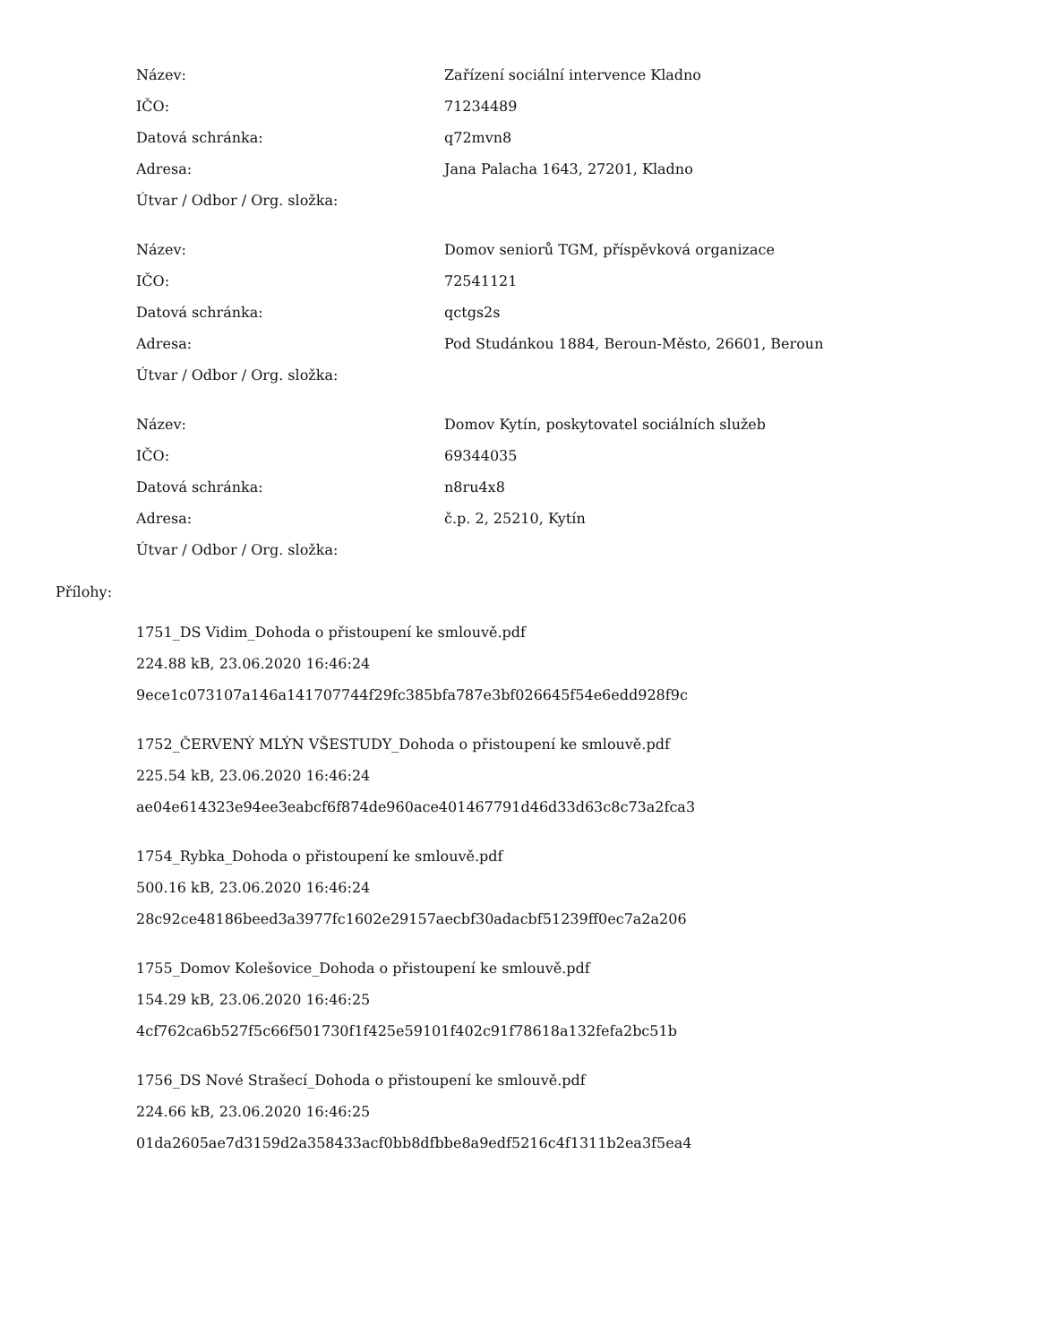| Název: | Zařízení sociální intervence Kladno |
| IČO: | 71234489 |
| Datová schránka: | q72mvn8 |
| Adresa: | Jana Palacha 1643, 27201, Kladno |
| Útvar / Odbor / Org. složka: | |
| Název: | Domov seniorů TGM, příspěvková organizace |
| IČO: | 72541121 |
| Datová schránka: | qctgs2s |
| Adresa: | Pod Studánkou 1884, Beroun-Město, 26601, Beroun |
| Útvar / Odbor / Org. složka: | |
| Název: | Domov Kytín, poskytovatel sociálních služeb |
| IČO: | 69344035 |
| Datová schránka: | n8ru4x8 |
| Adresa: | č.p. 2, 25210, Kytín |
| Útvar / Odbor / Org. složka: | |
Přílohy:
1751_DS Vidim_Dohoda o přistoupení ke smlouvě.pdf
224.88 kB, 23.06.2020 16:46:24
9ece1c073107a146a141707744f29fc385bfa787e3bf026645f54e6edd928f9c
1752_ČERVENÝ MLÝN VŠESTUDY_Dohoda o přistoupení ke smlouvě.pdf
225.54 kB, 23.06.2020 16:46:24
ae04e614323e94ee3eabcf6f874de960ace401467791d46d33d63c8c73a2fca3
1754_Rybka_Dohoda o přistoupení ke smlouvě.pdf
500.16 kB, 23.06.2020 16:46:24
28c92ce48186beed3a3977fc1602e29157aecbf30adacbf51239ff0ec7a2a206
1755_Domov Kolešovice_Dohoda o přistoupení ke smlouvě.pdf
154.29 kB, 23.06.2020 16:46:25
4cf762ca6b527f5c66f501730f1f425e59101f402c91f78618a132fefa2bc51b
1756_DS Nové Strašecí_Dohoda o přistoupení ke smlouvě.pdf
224.66 kB, 23.06.2020 16:46:25
01da2605ae7d3159d2a358433acf0bb8dfbbe8a9edf5216c4f1311b2ea3f5ea4